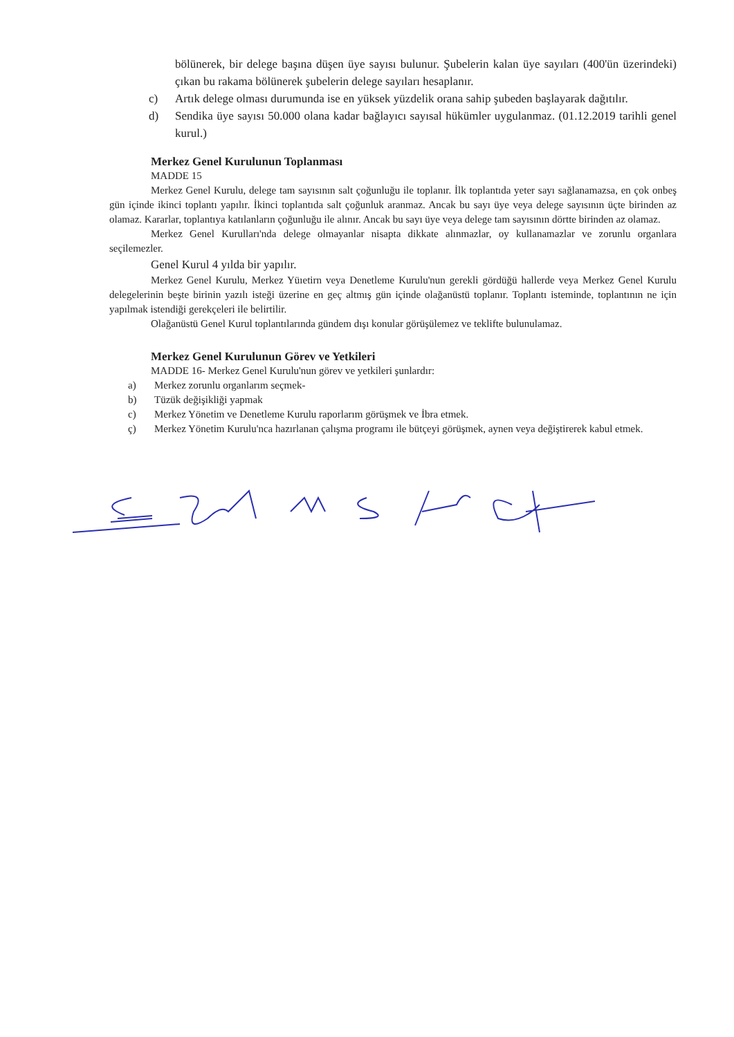bölünerek, bir delege başına düşen üye sayısı bulunur. Şubelerin kalan üye sayıları (400'ün üzerindeki) çıkan bu rakama bölünerek şubelerin delege sayıları hesaplanır.
c) Artık delege olması durumunda ise en yüksek yüzdelik orana sahip şubeden başlayarak dağıtılır.
d) Sendika üye sayısı 50.000 olana kadar bağlayıcı sayısal hükümler uygulanmaz. (01.12.2019 tarihli genel kurul.)
Merkez Genel Kurulunun Toplanması
MADDE 15
Merkez Genel Kurulu, delege tam sayısının salt çoğunluğu ile toplanır. İlk toplantıda yeter sayı sağlanamazsa, en çok onbeş gün içinde ikinci toplantı yapılır. İkinci toplantıda salt çoğunluk aranmaz. Ancak bu sayı üye veya delege sayısının üçte birinden az olamaz. Kararlar, toplantıya katılanların çoğunluğu ile alınır. Ancak bu sayı üye veya delege tam sayısının dörtte birinden az olamaz.
Merkez Genel Kurulları'nda delege olmayanlar nisapta dikkate alınmazlar, oy kullanamazlar ve zorunlu organlara seçilemezler.
Genel Kurul 4 yılda bir yapılır.
Merkez Genel Kurulu, Merkez Yüıetirn veya Denetleme Kurulu'nun gerekli gördüğü hallerde veya Merkez Genel Kurulu delegelerinin beşte birinin yazılı isteği üzerine en geç altmış gün içinde olağanüstü toplanır. Toplantı isteminde, toplantının ne için yapılmak istendiği gerekçeleri ile belirtilir.
Olağanüstü Genel Kurul toplantılarında gündem dışı konular görüşülemez ve teklifte bulunulamaz.
Merkez Genel Kurulunun Görev ve Yetkileri
MADDE 16- Merkez Genel Kurulu'nun görev ve yetkileri şunlardır:
a) Merkez zorunlu organlarım seçmek-
b) Tüzük değişikliği yapmak
c) Merkez Yönetim ve Denetleme Kurulu raporlarım görüşmek ve İbra etmek.
ç) Merkez Yönetim Kurulu'nca hazırlanan çalışma programı ile bütçeyi görüşmek, aynen veya değiştirerek kabul etmek.